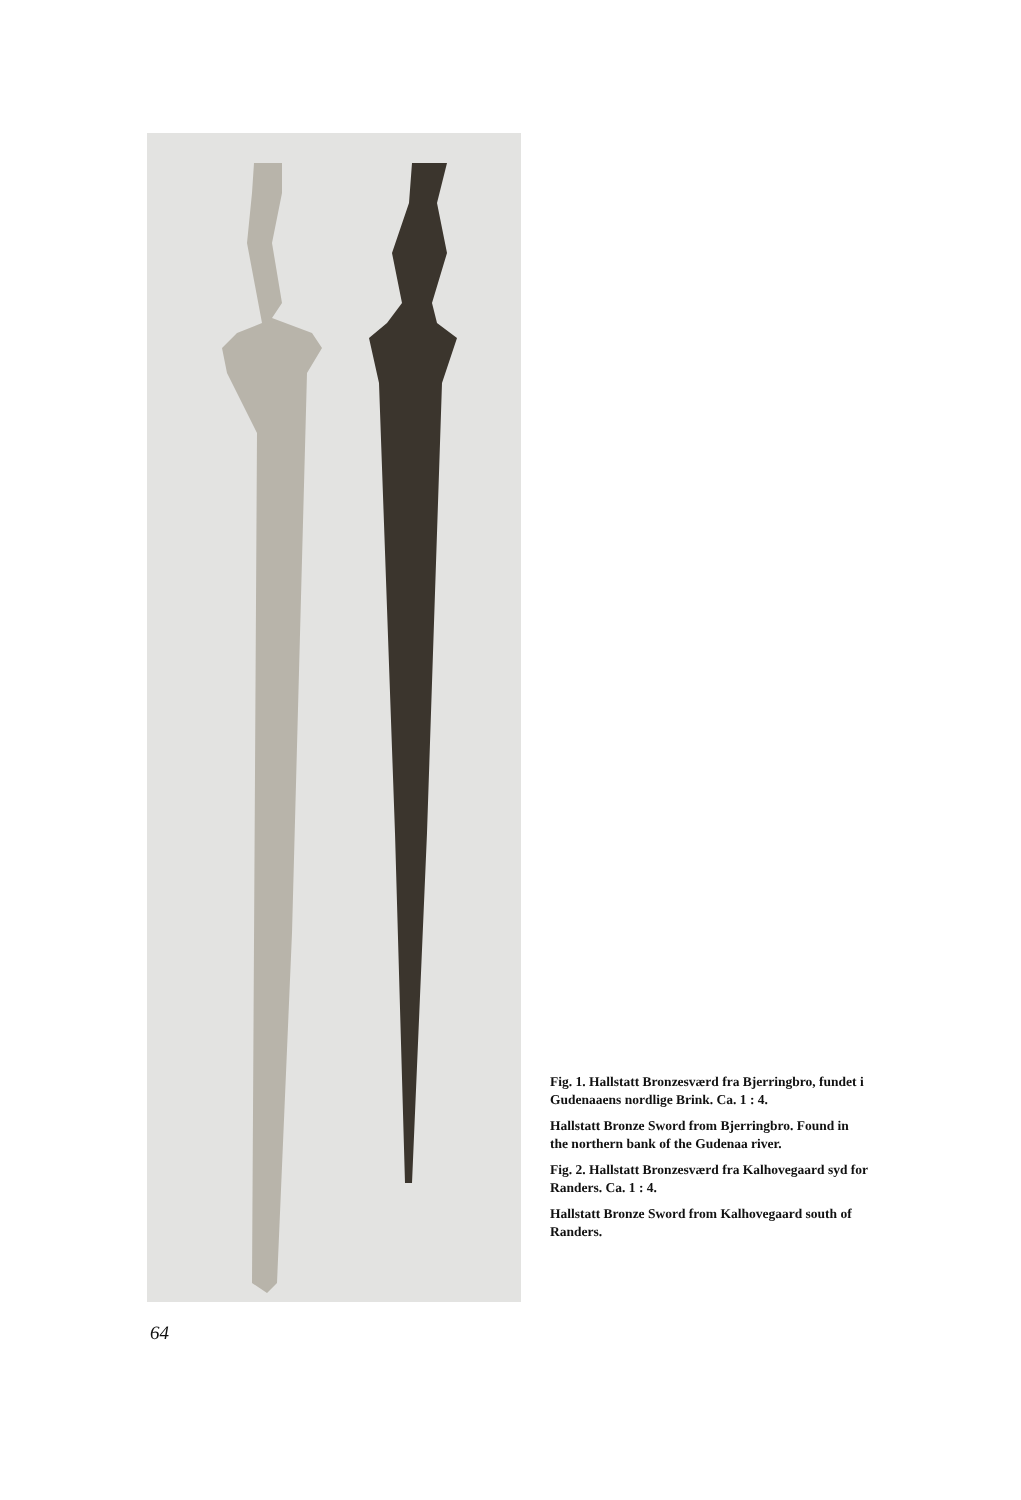Fig. 1. Hallstatt Bronzesværd fra Bjerringbro, fundet i Gudenaaens nordlige Brink. Ca. 1 : 4.
Hallstatt Bronze Sword from Bjerringbro. Found in the northern bank of the Gudenaa river.
Fig. 2. Hallstatt Bronzesværd fra Kalhovegaard syd for Randers. Ca. 1 : 4.
Hallstatt Bronze Sword from Kalhovegaard south of Randers.
64